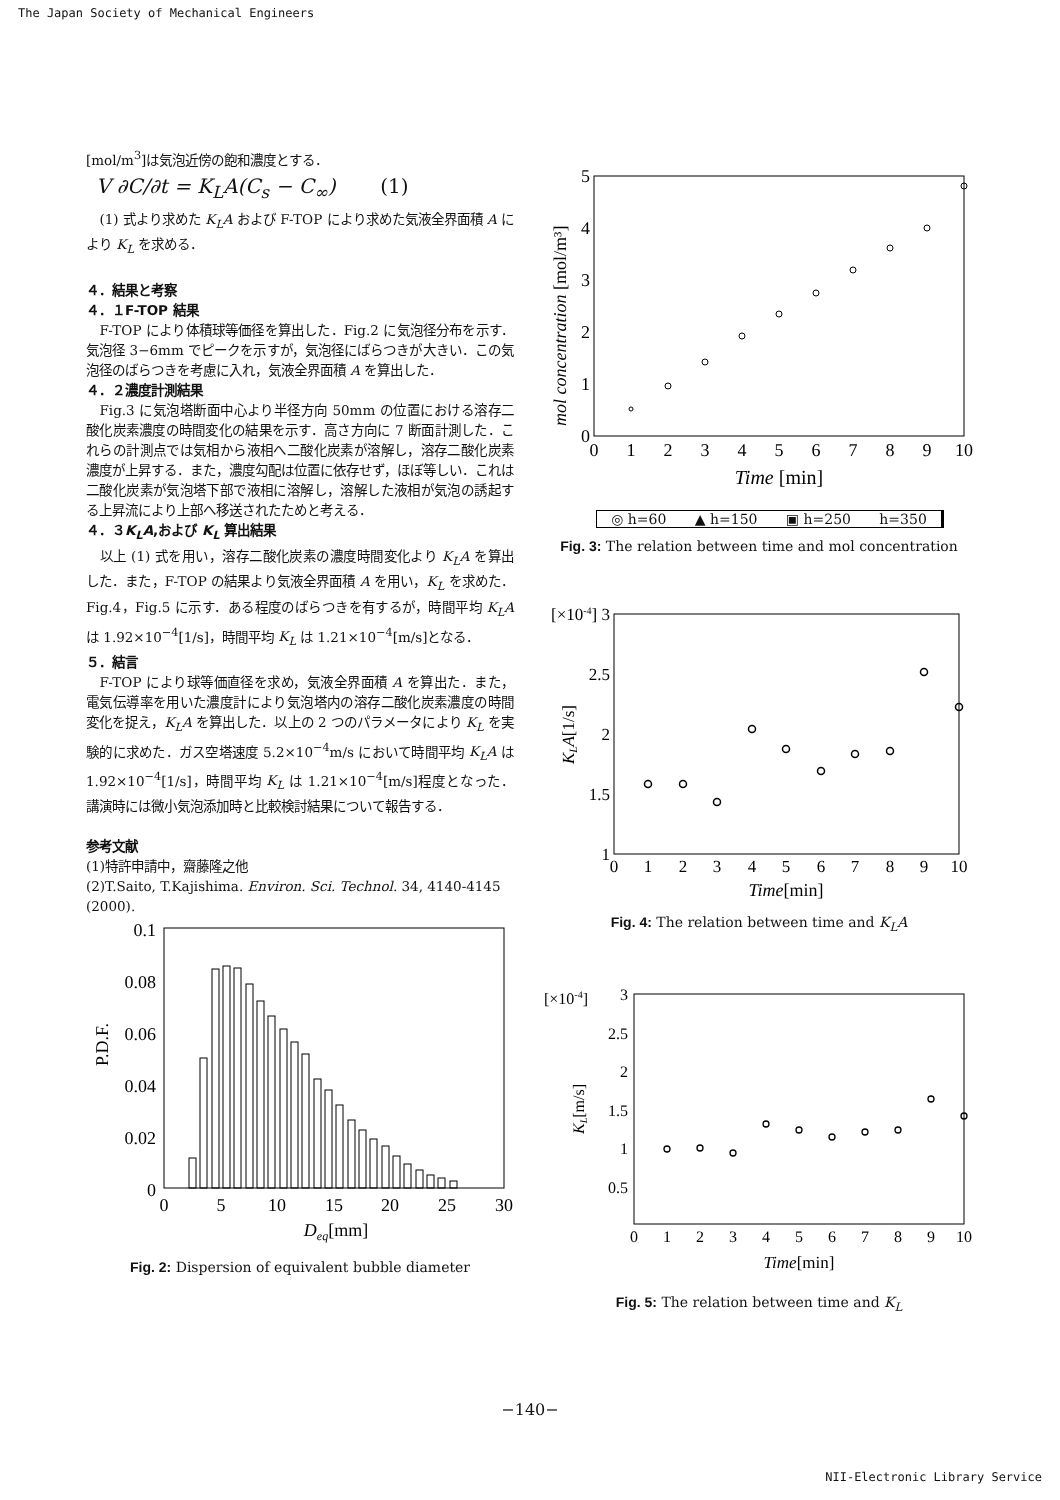The Japan Society of Mechanical Engineers
[mol/m<sup>3</sup>]は気泡近傍の飽和濃度とする．
V ∂C/∂t = K<sub>L</sub>A(C<sub>s</sub> − C<sub>∞</sub>) (1)
(1) 式より求めた K<sub>L</sub>A および F-TOP により求めた気液全界面積 A により K<sub>L</sub> を求める．
４．結果と考察
４．１F-TOP 結果
F-TOP により体積球等価径を算出した．Fig.2 に気泡径分布を示す．気泡径 3−6mm でピークを示すが，気泡径にばらつきが大きい．この気泡径のばらつきを考慮に入れ，気液全界面積 A を算出した．
４．２濃度計測結果
Fig.3 に気泡塔断面中心より半径方向 50mm の位置における溶存二酸化炭素濃度の時間変化の結果を示す．高さ方向に 7 断面計測した．これらの計測点では気相から液相へ二酸化炭素が溶解し，溶存二酸化炭素濃度が上昇する．また，濃度勾配は位置に依存せず，ほぼ等しい．これは二酸化炭素が気泡塔下部で液相に溶解し，溶解した液相が気泡の誘起する上昇流により上部へ移送されたためと考える．
４．３K<sub>L</sub>A,および K<sub>L</sub> 算出結果
以上 (1) 式を用い，溶存二酸化炭素の濃度時間変化より K<sub>L</sub>A を算出した．また，F-TOP の結果より気液全界面積 A を用い，K<sub>L</sub> を求めた．Fig.4，Fig.5 に示す．ある程度のばらつきを有するが，時間平均 K<sub>L</sub>A は 1.92×10<sup>−4</sup>[1/s]，時間平均 K<sub>L</sub> は 1.21×10<sup>−4</sup>[m/s]となる．
５．結言
F-TOP により球等価直径を求め，気液全界面積 A を算出た．また，電気伝導率を用いた濃度計により気泡塔内の溶存二酸化炭素濃度の時間変化を捉え，K<sub>L</sub>A を算出した．以上の 2 つのパラメータにより K<sub>L</sub> を実験的に求めた．ガス空塔速度 5.2×10<sup>−4</sup>m/s において時間平均 K<sub>L</sub>A は 1.92×10<sup>−4</sup>[1/s]，時間平均 K<sub>L</sub> は 1.21×10<sup>−4</sup>[m/s]程度となった．講演時には微小気泡添加時と比較検討結果について報告する．
参考文献
(1)特許申請中，齋藤隆之他
(2)T.Saito, T.Kajishima. Environ. Sci. Technol. 34, 4140-4145 (2000).
0.1
0.08
0.06
0.04
0.02
0
P.D.F.
0
5
10
15
20
25
30
Deq[mm]
Fig. 2: Dispersion of equivalent bubble diameter
5
4
3
2
1
0
mol concentration [mol/m³]
0
1
2
3
4
5
6
7
8
9
10
Time [min]
◎ h=60 ▲ h=150 ▣ h=250 h=350
Fig. 3: The relation between time and mol concentration
[×10-4] 3
2.5
2
1.5
1
KLA[1/s]
0
1
2
3
4
5
6
7
8
9
10
Time[min]
Fig. 4: The relation between time and K<sub>L</sub>A
3
2.5
2
1.5
1
0.5
[×10-4]
KL[m/s]
0
1
2
3
4
5
6
7
8
9
10
Time[min]
Fig. 5: The relation between time and K<sub>L</sub>
−140−
NII-Electronic Library Service